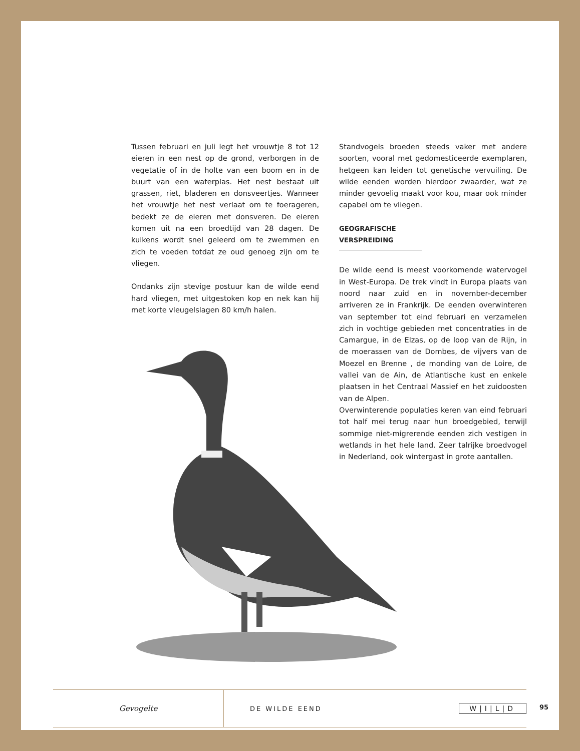Tussen februari en juli legt het vrouwtje 8 tot 12 eieren in een nest op de grond, verborgen in de vegetatie of in de holte van een boom en in de buurt van een waterplas. Het nest bestaat uit grassen, riet, bladeren en donsveertjes. Wanneer het vrouwtje het nest verlaat om te foerageren, bedekt ze de eieren met donsveren. De eieren komen uit na een broedtijd van 28 dagen. De kuikens wordt snel geleerd om te zwemmen en zich te voeden totdat ze oud genoeg zijn om te vliegen.
Ondanks zijn stevige postuur kan de wilde eend hard vliegen, met uitgestoken kop en nek kan hij met korte vleugelslagen 80 km/h halen.
Standvogels broeden steeds vaker met andere soorten, vooral met gedomesticeerde exemplaren, hetgeen kan leiden tot genetische vervuiling. De wilde eenden worden hierdoor zwaarder, wat ze minder gevoelig maakt voor kou, maar ook minder capabel om te vliegen.
GEOGRAFISCHE VERSPREIDING
De wilde eend is meest voorkomende watervogel in West-Europa. De trek vindt in Europa plaats van noord naar zuid en in november-december arriveren ze in Frankrijk. De eenden overwinteren van september tot eind februari en verzamelen zich in vochtige gebieden met concentraties in de Camargue, in de Elzas, op de loop van de Rijn, in de moerassen van de Dombes, de vijvers van de Moezel en Brenne , de monding van de Loire, de vallei van de Ain, de Atlantische kust en enkele plaatsen in het Centraal Massief en het zuidoosten van de Alpen.
Overwinterende populaties keren van eind februari tot half mei terug naar hun broedgebied, terwijl sommige niet-migrerende eenden zich vestigen in wetlands in het hele land. Zeer talrijke broedvogel in Nederland, ook wintergast in grote aantallen.
Gevogelte
DE WILDE EEND W|I|L|D
95